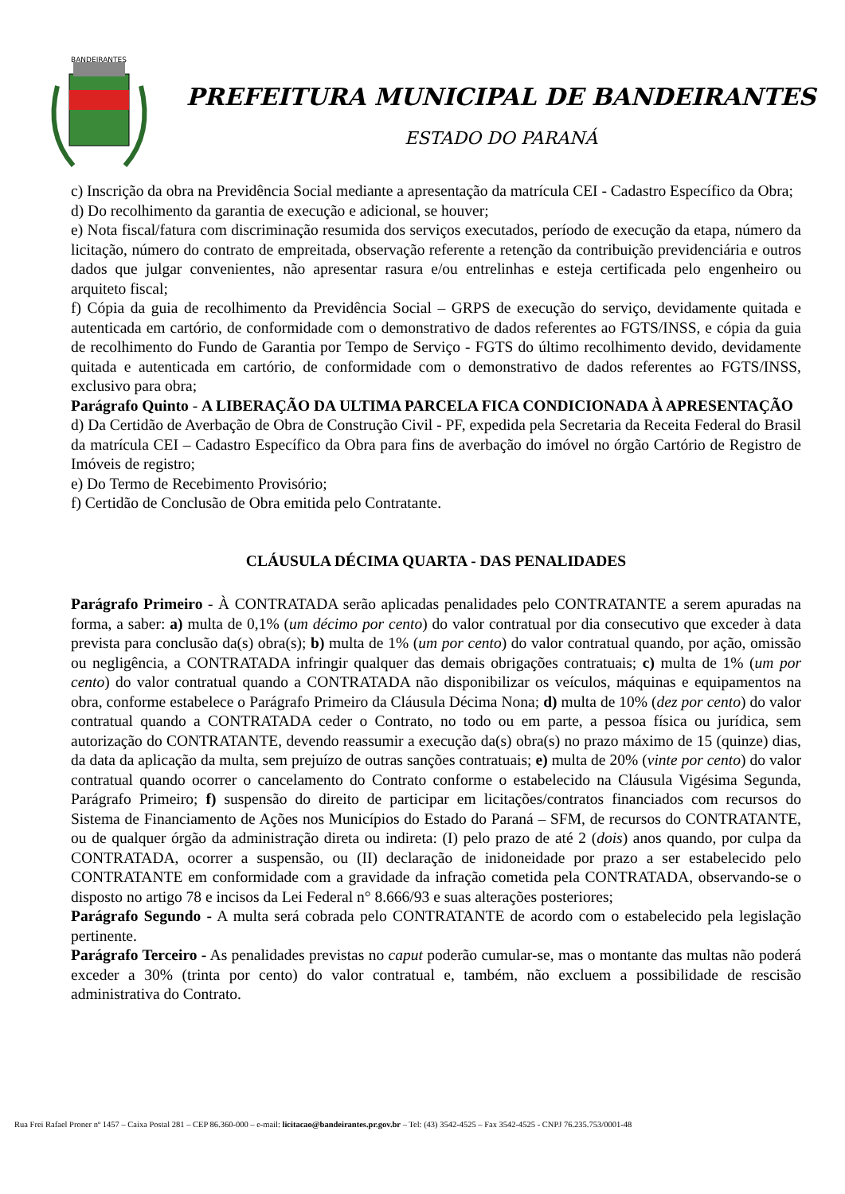BANDEIRANTES
PREFEITURA MUNICIPAL DE BANDEIRANTES
ESTADO DO PARANÁ
c) Inscrição da obra na Previdência Social mediante a apresentação da matrícula CEI - Cadastro Específico da Obra;
d) Do recolhimento da garantia de execução e adicional, se houver;
e) Nota fiscal/fatura com discriminação resumida dos serviços executados, período de execução da etapa, número da licitação, número do contrato de empreitada, observação referente a retenção da contribuição previdenciária e outros dados que julgar convenientes, não apresentar rasura e/ou entrelinhas e esteja certificada pelo engenheiro ou arquiteto fiscal;
f) Cópia da guia de recolhimento da Previdência Social – GRPS de execução do serviço, devidamente quitada e autenticada em cartório, de conformidade com o demonstrativo de dados referentes ao FGTS/INSS, e cópia da guia de recolhimento do Fundo de Garantia por Tempo de Serviço - FGTS do último recolhimento devido, devidamente quitada e autenticada em cartório, de conformidade com o demonstrativo de dados referentes ao FGTS/INSS, exclusivo para obra;
Parágrafo Quinto - A LIBERAÇÃO DA ULTIMA PARCELA FICA CONDICIONADA À APRESENTAÇÃO
d) Da Certidão de Averbação de Obra de Construção Civil - PF, expedida pela Secretaria da Receita Federal do Brasil da matrícula CEI – Cadastro Específico da Obra para fins de averbação do imóvel no órgão Cartório de Registro de Imóveis de registro;
e) Do Termo de Recebimento Provisório;
f) Certidão de Conclusão de Obra emitida pelo Contratante.
CLÁUSULA DÉCIMA QUARTA - DAS PENALIDADES
Parágrafo Primeiro - À CONTRATADA serão aplicadas penalidades pelo CONTRATANTE a serem apuradas na forma, a saber: a) multa de 0,1% (um décimo por cento) do valor contratual por dia consecutivo que exceder à data prevista para conclusão da(s) obra(s); b) multa de 1% (um por cento) do valor contratual quando, por ação, omissão ou negligência, a CONTRATADA infringir qualquer das demais obrigações contratuais; c) multa de 1% (um por cento) do valor contratual quando a CONTRATADA não disponibilizar os veículos, máquinas e equipamentos na obra, conforme estabelece o Parágrafo Primeiro da Cláusula Décima Nona; d) multa de 10% (dez por cento) do valor contratual quando a CONTRATADA ceder o Contrato, no todo ou em parte, a pessoa física ou jurídica, sem autorização do CONTRATANTE, devendo reassumir a execução da(s) obra(s) no prazo máximo de 15 (quinze) dias, da data da aplicação da multa, sem prejuízo de outras sanções contratuais; e) multa de 20% (vinte por cento) do valor contratual quando ocorrer o cancelamento do Contrato conforme o estabelecido na Cláusula Vigésima Segunda, Parágrafo Primeiro; f) suspensão do direito de participar em licitações/contratos financiados com recursos do Sistema de Financiamento de Ações nos Municípios do Estado do Paraná – SFM, de recursos do CONTRATANTE, ou de qualquer órgão da administração direta ou indireta: (I) pelo prazo de até 2 (dois) anos quando, por culpa da CONTRATADA, ocorrer a suspensão, ou (II) declaração de inidoneidade por prazo a ser estabelecido pelo CONTRATANTE em conformidade com a gravidade da infração cometida pela CONTRATADA, observando-se o disposto no artigo 78 e incisos da Lei Federal n° 8.666/93 e suas alterações posteriores;
Parágrafo Segundo - A multa será cobrada pelo CONTRATANTE de acordo com o estabelecido pela legislação pertinente.
Parágrafo Terceiro - As penalidades previstas no caput poderão cumular-se, mas o montante das multas não poderá exceder a 30% (trinta por cento) do valor contratual e, também, não excluem a possibilidade de rescisão administrativa do Contrato.
Rua Frei Rafael Proner nº 1457 – Caixa Postal 281 – CEP 86.360-000 – e-mail: licitacao@bandeirantes.pr.gov.br – Tel: (43) 3542-4525 – Fax 3542-4525 - CNPJ 76.235.753/0001-48